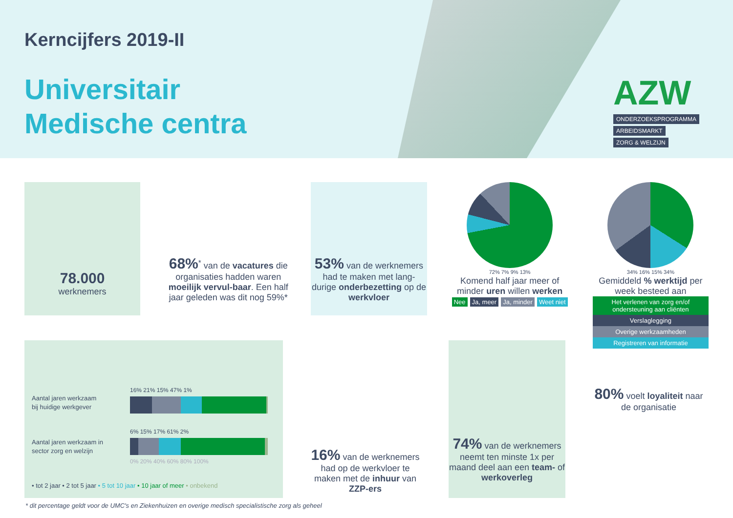Kerncijfers 2019-II
Universitair
Medische centra
AZW
ONDERZOEKSPROGRAMMA
ARBEIDSMARKT
ZORG & WELZIJN
78.000
werknemers
68%<sup>*</sup> van de vacatures die organisaties hadden waren moeilijk vervul-baar. Een half jaar geleden was dit nog 59%*
53% van de werknemers had te maken met lang-durige onderbezetting op de werkvloer
72% 7% 9% 13%
Komend half jaar meer of minder uren willen werken
Nee Ja, meer Ja, minder Weet niet
34% 16% 15% 34%
Gemiddeld % werktijd per week besteed aan
Het verlenen van zorg en/of ondersteuning aan cliënten
Verslaglegging
Overige werkzaamheden
Registreren van informatie
Aantal jaren werkzaam
bij huidige werkgever
Aantal jaren werkzaam in
sector zorg en welzijn
16% 21% 15% 47% 1%
6% 15% 17% 61% 2%
0% 20% 40% 60% 80% 100%
• tot 2 jaar • 2 tot 5 jaar • 5 tot 10 jaar • 10 jaar of meer • onbekend
16% van de werknemers had op de werkvloer te maken met de inhuur van ZZP-ers
74% van de werknemers neemt ten minste 1x per maand deel aan een team- of werkoverleg
80% voelt loyaliteit naar de organisatie
* dit percentage geldt voor de UMC's en Ziekenhuizen en overige medisch specialistische zorg als geheel